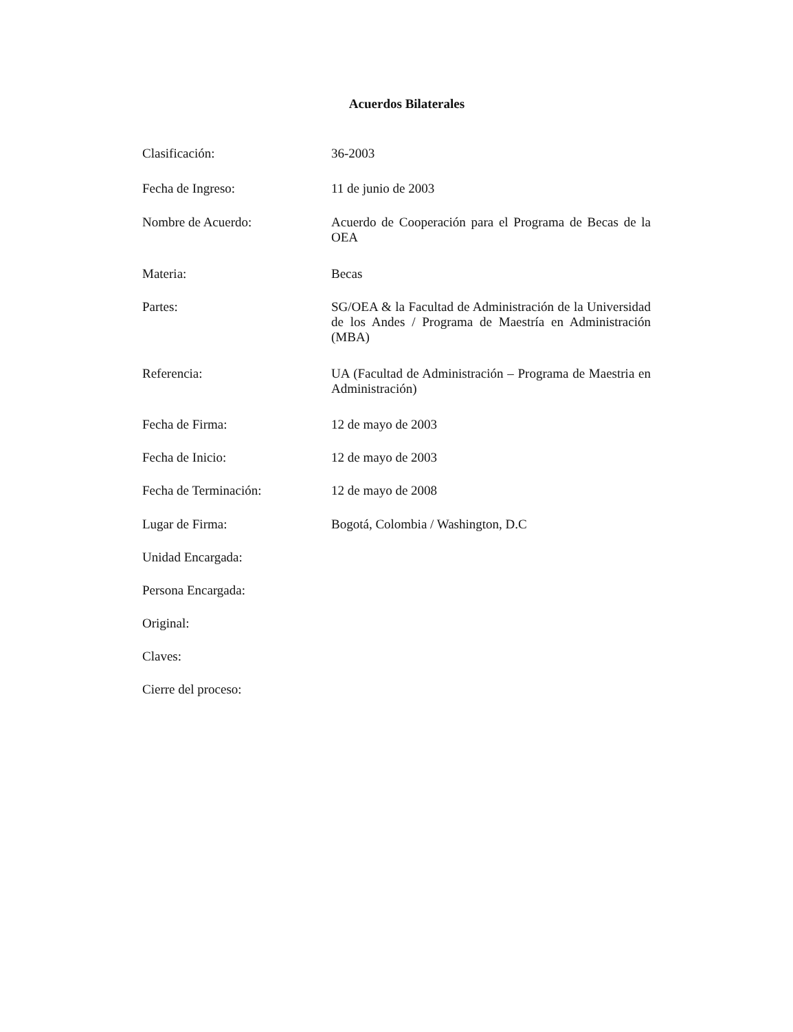Acuerdos Bilaterales
Clasificación:
36-2003
Fecha de Ingreso:
11 de junio de 2003
Nombre de Acuerdo:
Acuerdo de Cooperación para el Programa de Becas de la OEA
Materia:
Becas
Partes:
SG/OEA & la Facultad de Administración de la Universidad de los Andes / Programa de Maestría en Administración (MBA)
Referencia:
UA (Facultad de Administración – Programa de Maestria en Administración)
Fecha de Firma:
12 de mayo de 2003
Fecha de Inicio:
12 de mayo de 2003
Fecha de Terminación:
12 de mayo de 2008
Lugar de Firma:
Bogotá, Colombia / Washington, D.C
Unidad Encargada:
Persona Encargada:
Original:
Claves:
Cierre del proceso: